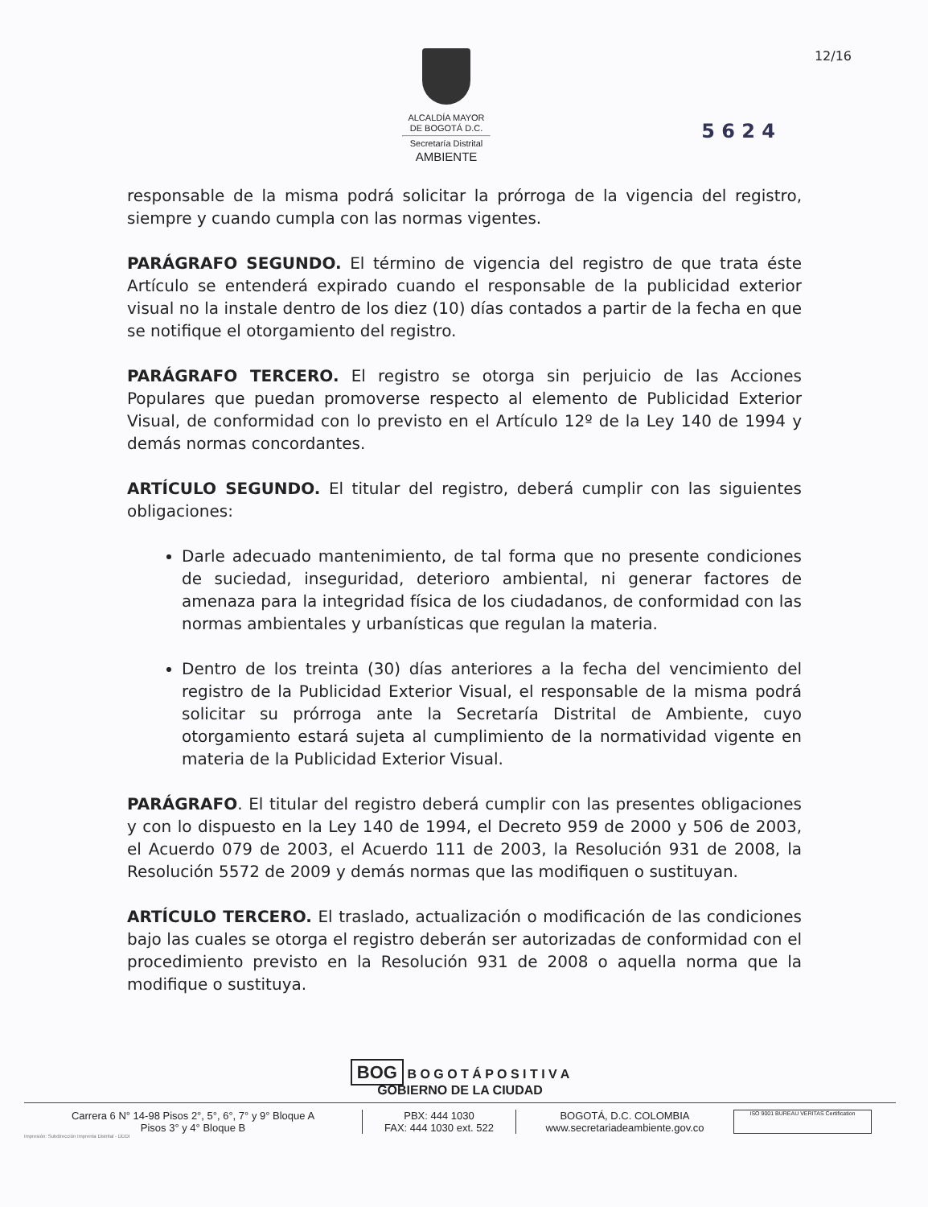ALCALDÍA MAYOR
DE BOGOTÁ D.C.
Secretaría Distrital
AMBIENTE
12/16
5 6 2 4
responsable de la misma podrá solicitar la prórroga de la vigencia del registro, siempre y cuando cumpla con las normas vigentes.
PARÁGRAFO SEGUNDO. El término de vigencia del registro de que trata éste Artículo se entenderá expirado cuando el responsable de la publicidad exterior visual no la instale dentro de los diez (10) días contados a partir de la fecha en que se notifique el otorgamiento del registro.
PARÁGRAFO TERCERO. El registro se otorga sin perjuicio de las Acciones Populares que puedan promoverse respecto al elemento de Publicidad Exterior Visual, de conformidad con lo previsto en el Artículo 12º de la Ley 140 de 1994 y demás normas concordantes.
ARTÍCULO SEGUNDO. El titular del registro, deberá cumplir con las siguientes obligaciones:
Darle adecuado mantenimiento, de tal forma que no presente condiciones de suciedad, inseguridad, deterioro ambiental, ni generar factores de amenaza para la integridad física de los ciudadanos, de conformidad con las normas ambientales y urbanísticas que regulan la materia.
Dentro de los treinta (30) días anteriores a la fecha del vencimiento del registro de la Publicidad Exterior Visual, el responsable de la misma podrá solicitar su prórroga ante la Secretaría Distrital de Ambiente, cuyo otorgamiento estará sujeta al cumplimiento de la normatividad vigente en materia de la Publicidad Exterior Visual.
PARÁGRAFO. El titular del registro deberá cumplir con las presentes obligaciones y con lo dispuesto en la Ley 140 de 1994, el Decreto 959 de 2000 y 506 de 2003, el Acuerdo 079 de 2003, el Acuerdo 111 de 2003, la Resolución 931 de 2008, la Resolución 5572 de 2009 y demás normas que las modifiquen o sustituyan.
ARTÍCULO TERCERO. El traslado, actualización o modificación de las condiciones bajo las cuales se otorga el registro deberán ser autorizadas de conformidad con el procedimiento previsto en la Resolución 931 de 2008 o aquella norma que la modifique o sustituya.
BOG B O G O T Á P O S I T I V A
GOBIERNO DE LA CIUDAD
Carrera 6 N° 14-98 Pisos 2°, 5°, 6°, 7° y 9° Bloque A
Pisos 3° y 4° Bloque B
PBX: 444 1030
FAX: 444 1030 ext. 522
BOGOTÁ, D.C. COLOMBIA
www.secretariadeambiente.gov.co
ISO 9001 BUREAU VERITAS Certification
Impresión: Subdirección Imprenta Distrital - DDDI